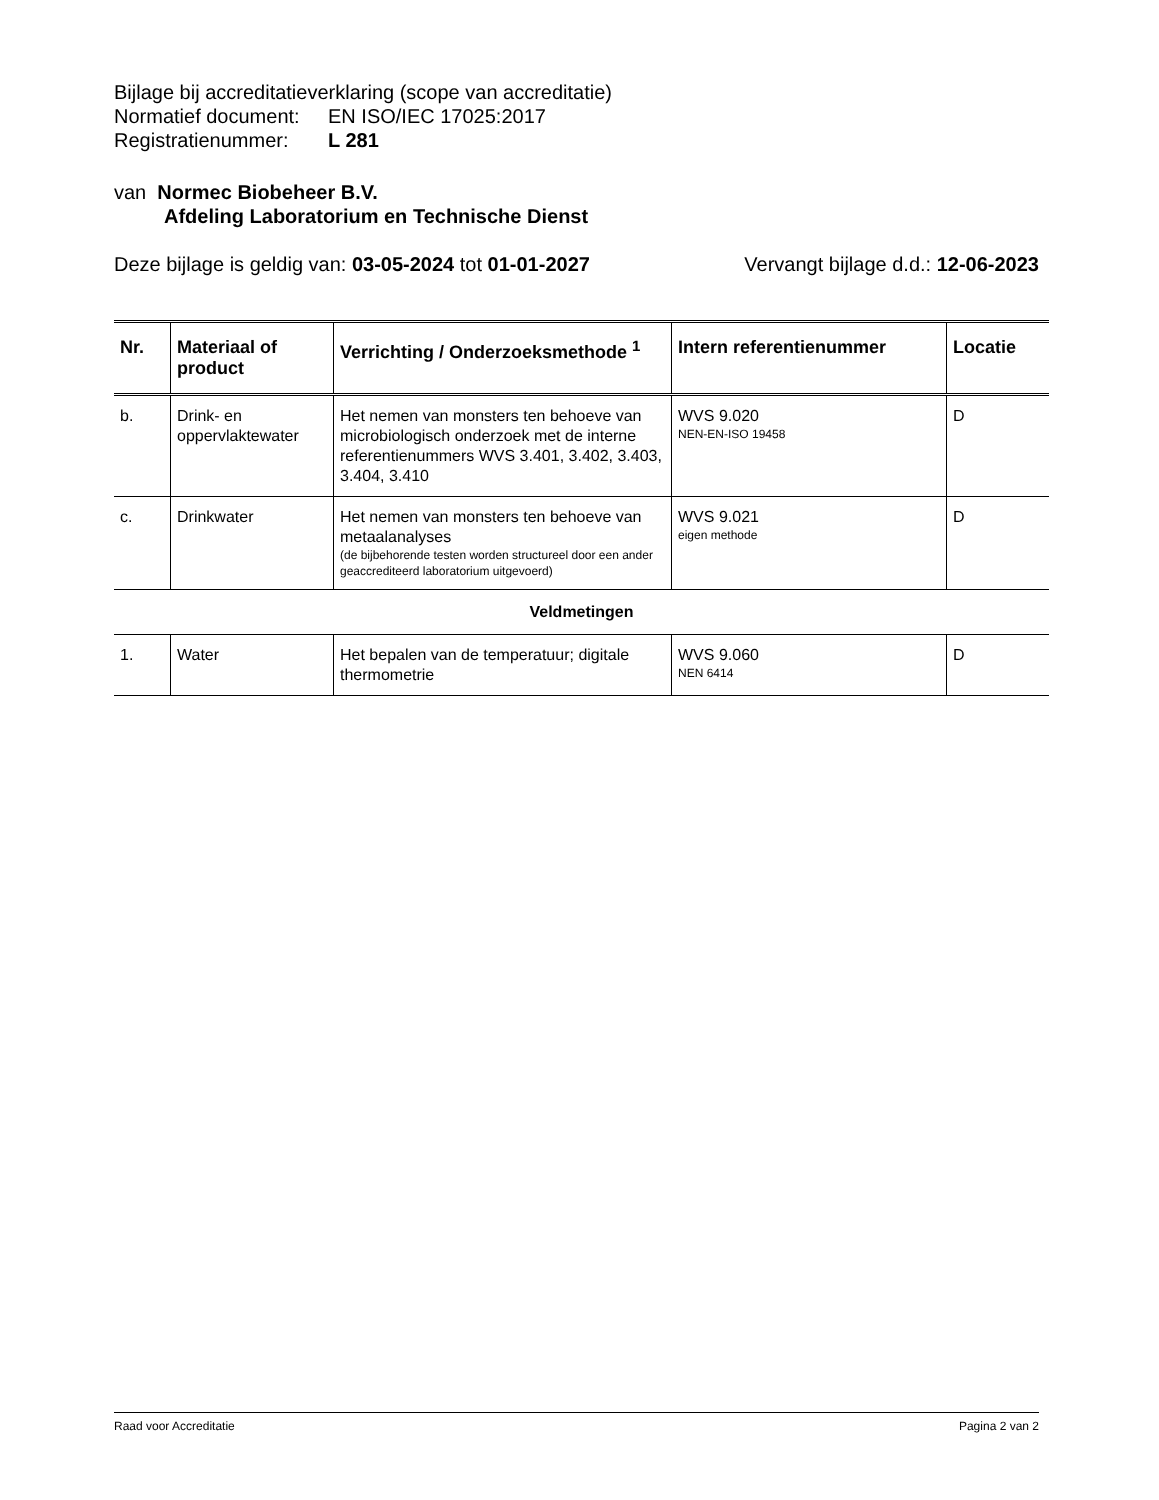Bijlage bij accreditatieverklaring (scope van accreditatie)
Normatief document: EN ISO/IEC 17025:2017
Registratienummer: L 281
van Normec Biobeheer B.V.
Afdeling Laboratorium en Technische Dienst
Deze bijlage is geldig van: 03-05-2024 tot 01-01-2027 Vervangt bijlage d.d.: 12-06-2023
| Nr. | Materiaal of product | Verrichting / Onderzoeksmethode <sup>1</sup> | Intern referentienummer | Locatie |
| --- | --- | --- | --- | --- |
| b. | Drink- en oppervlaktewater | Het nemen van monsters ten behoeve van microbiologisch onderzoek met de interne referentienummers WVS 3.401, 3.402, 3.403, 3.404, 3.410 | WVS 9.020 NEN-EN-ISO 19458 | D |
| c. | Drinkwater | Het nemen van monsters ten behoeve van metaalanalyses (de bijbehorende testen worden structureel door een ander geaccrediteerd laboratorium uitgevoerd) | WVS 9.021 eigen methode | D |
| Veldmetingen | | | | |
| 1. | Water | Het bepalen van de temperatuur; digitale thermometrie | WVS 9.060 NEN 6414 | D |
Raad voor Accreditatie Pagina 2 van 2